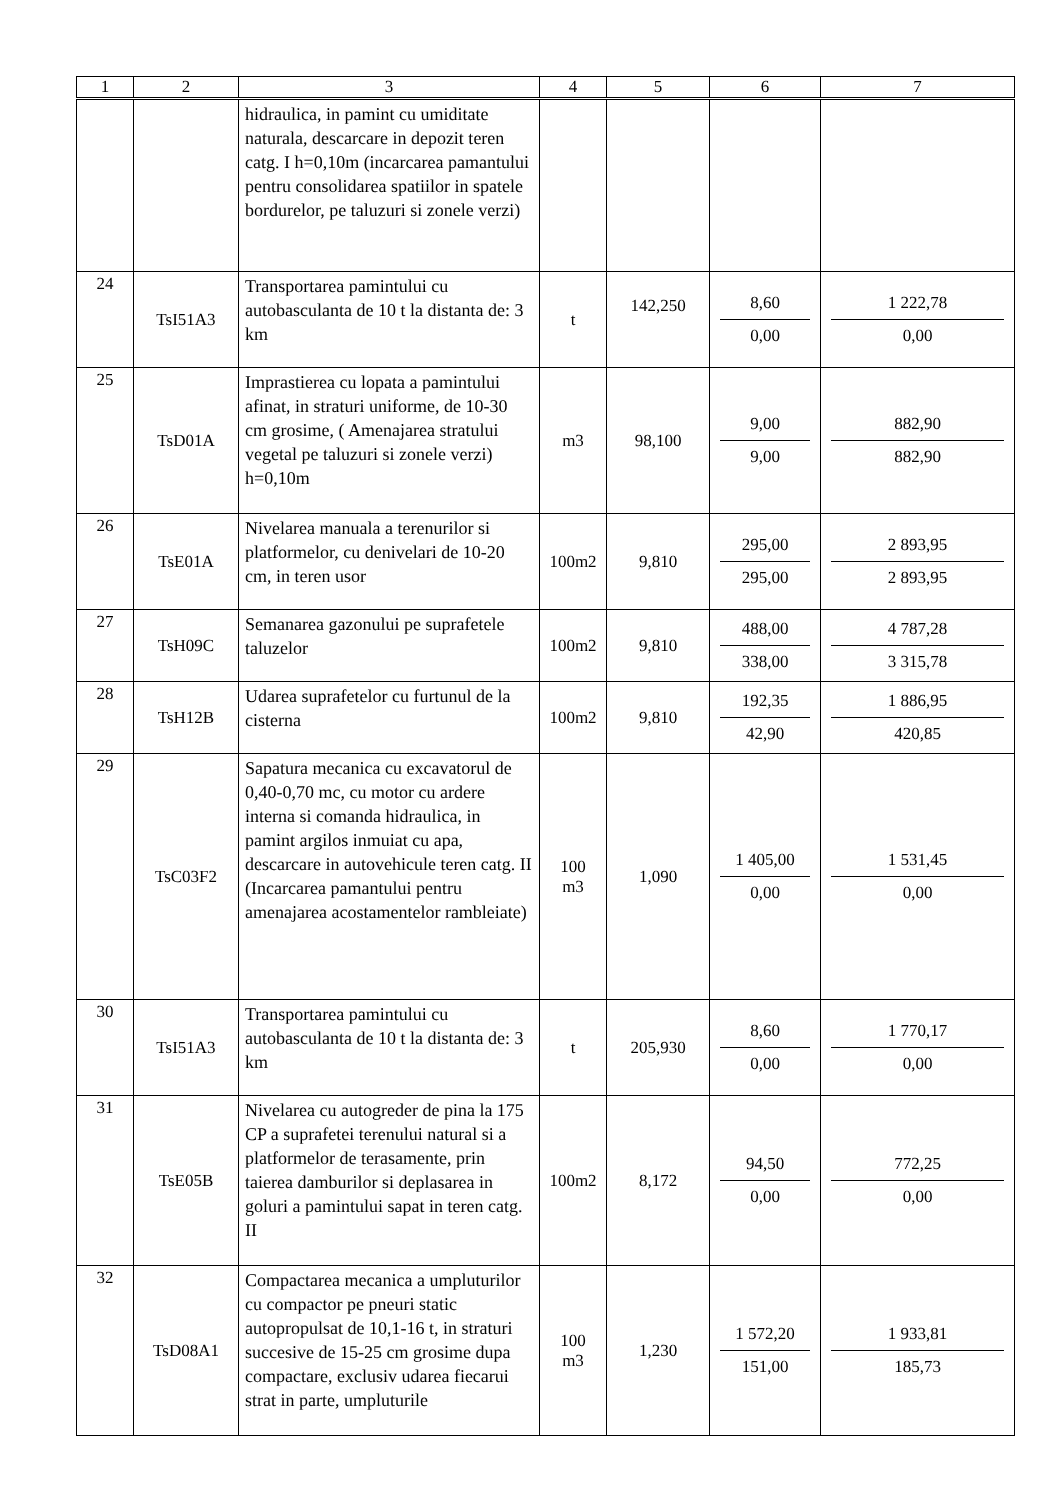| 1 | 2 | 3 | 4 | 5 | 6 | 7 |
| --- | --- | --- | --- | --- | --- | --- |
| | | hidraulica, in pamint cu umiditate naturala, descarcare in depozit teren catg. I h=0,10m (incarcarea pamantului pentru consolidarea spatiilor in spatele bordurelor, pe taluzuri si zonele verzi) | | | | |
| 24 | TsI51A3 | Transportarea pamintului cu autobasculanta de 10 t la distanta de: 3 km | t | 142,250 | 8,60 0,00 | 1 222,78 0,00 |
| 25 | TsD01A | Imprastierea cu lopata a pamintului afinat, in straturi uniforme, de 10-30 cm grosime, ( Amenajarea stratului vegetal pe taluzuri si zonele verzi) h=0,10m | m3 | 98,100 | 9,00 9,00 | 882,90 882,90 |
| 26 | TsE01A | Nivelarea manuala a terenurilor si platformelor, cu denivelari de 10-20 cm, in teren usor | 100m2 | 9,810 | 295,00 295,00 | 2 893,95 2 893,95 |
| 27 | TsH09C | Semanarea gazonului pe suprafetele taluzelor | 100m2 | 9,810 | 488,00 338,00 | 4 787,28 3 315,78 |
| 28 | TsH12B | Udarea suprafetelor cu furtunul de la cisterna | 100m2 | 9,810 | 192,35 42,90 | 1 886,95 420,85 |
| 29 | TsC03F2 | Sapatura mecanica cu excavatorul de 0,40-0,70 mc, cu motor cu ardere interna si comanda hidraulica, in pamint argilos inmuiat cu apa, descarcare in autovehicule teren catg. II (Incarcarea pamantului pentru amenajarea acostamentelor rambleiate) | 100 m3 | 1,090 | 1 405,00 0,00 | 1 531,45 0,00 |
| 30 | TsI51A3 | Transportarea pamintului cu autobasculanta de 10 t la distanta de: 3 km | t | 205,930 | 8,60 0,00 | 1 770,17 0,00 |
| 31 | TsE05B | Nivelarea cu autogreder de pina la 175 CP a suprafetei terenului natural si a platformelor de terasamente, prin taierea damburilor si deplasarea in goluri a pamintului sapat in teren catg. II | 100m2 | 8,172 | 94,50 0,00 | 772,25 0,00 |
| 32 | TsD08A1 | Compactarea mecanica a umpluturilor cu compactor pe pneuri static autopropulsat de 10,1-16 t, in straturi succesive de 15-25 cm grosime dupa compactare, exclusiv udarea fiecarui strat in parte, umpluturile | 100 m3 | 1,230 | 1 572,20 151,00 | 1 933,81 185,73 |